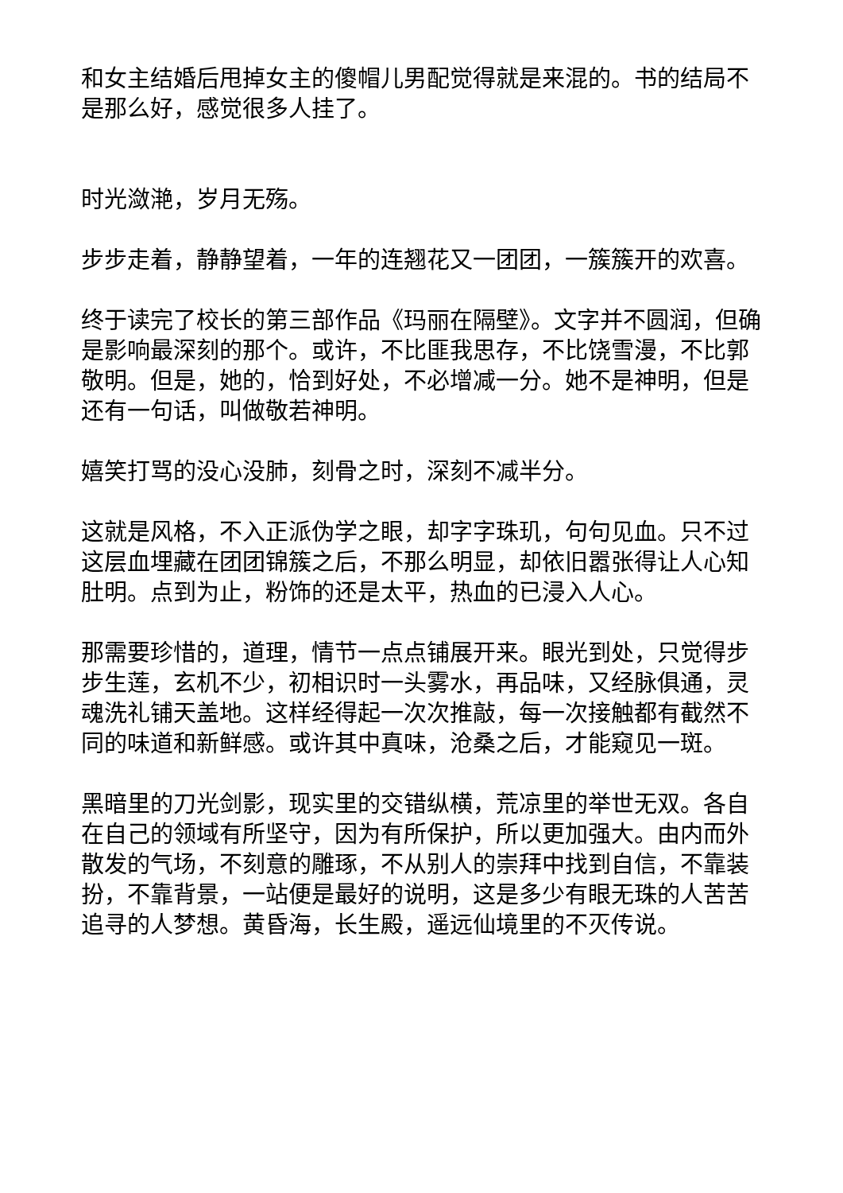和女主结婚后甩掉女主的傻帽儿男配觉得就是来混的。书的结局不是那么好，感觉很多人挂了。
时光潋滟，岁月无殇。
步步走着，静静望着，一年的连翘花又一团团，一簇簇开的欢喜。
终于读完了校长的第三部作品《玛丽在隔壁》。文字并不圆润，但确是影响最深刻的那个。或许，不比匪我思存，不比饶雪漫，不比郭敬明。但是，她的，恰到好处，不必增减一分。她不是神明，但是还有一句话，叫做敬若神明。
嬉笑打骂的没心没肺，刻骨之时，深刻不减半分。
这就是风格，不入正派伪学之眼，却字字珠玑，句句见血。只不过这层血埋藏在团团锦簇之后，不那么明显，却依旧嚣张得让人心知肚明。点到为止，粉饰的还是太平，热血的已浸入人心。
那需要珍惜的，道理，情节一点点铺展开来。眼光到处，只觉得步步生莲，玄机不少，初相识时一头雾水，再品味，又经脉俱通，灵魂洗礼铺天盖地。这样经得起一次次推敲，每一次接触都有截然不同的味道和新鲜感。或许其中真味，沧桑之后，才能窥见一斑。
黑暗里的刀光剑影，现实里的交错纵横，荒凉里的举世无双。各自在自己的领域有所坚守，因为有所保护，所以更加强大。由内而外散发的气场，不刻意的雕琢，不从别人的崇拜中找到自信，不靠装扮，不靠背景，一站便是最好的说明，这是多少有眼无珠的人苦苦追寻的人梦想。黄昏海，长生殿，遥远仙境里的不灭传说。